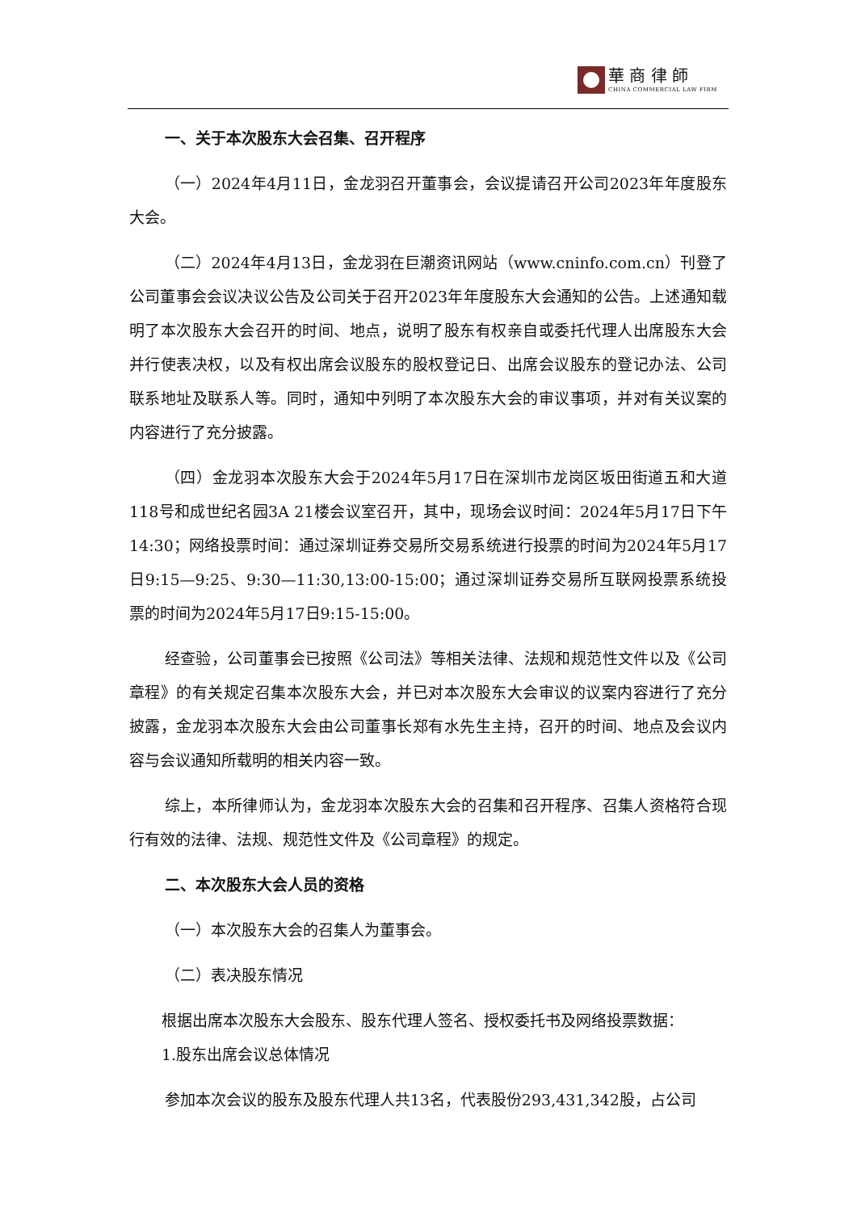華 商 律 師
CHINA COMMERCIAL LAW FIRM
一、关于本次股东大会召集、召开程序
（一）2024年4月11日，金龙羽召开董事会，会议提请召开公司2023年年度股东大会。
（二）2024年4月13日，金龙羽在巨潮资讯网站（www.cninfo.com.cn）刊登了公司董事会会议决议公告及公司关于召开2023年年度股东大会通知的公告。上述通知载明了本次股东大会召开的时间、地点，说明了股东有权亲自或委托代理人出席股东大会并行使表决权，以及有权出席会议股东的股权登记日、出席会议股东的登记办法、公司联系地址及联系人等。同时，通知中列明了本次股东大会的审议事项，并对有关议案的内容进行了充分披露。
（四）金龙羽本次股东大会于2024年5月17日在深圳市龙岗区坂田街道五和大道118号和成世纪名园3A 21楼会议室召开，其中，现场会议时间：2024年5月17日下午14:30；网络投票时间：通过深圳证券交易所交易系统进行投票的时间为2024年5月17日9:15—9:25、9:30—11:30,13:00-15:00；通过深圳证券交易所互联网投票系统投票的时间为2024年5月17日9:15-15:00。
经查验，公司董事会已按照《公司法》等相关法律、法规和规范性文件以及《公司章程》的有关规定召集本次股东大会，并已对本次股东大会审议的议案内容进行了充分披露，金龙羽本次股东大会由公司董事长郑有水先生主持，召开的时间、地点及会议内容与会议通知所载明的相关内容一致。
综上，本所律师认为，金龙羽本次股东大会的召集和召开程序、召集人资格符合现行有效的法律、法规、规范性文件及《公司章程》的规定。
二、本次股东大会人员的资格
（一）本次股东大会的召集人为董事会。
（二）表决股东情况
根据出席本次股东大会股东、股东代理人签名、授权委托书及网络投票数据：
1.股东出席会议总体情况
参加本次会议的股东及股东代理人共13名，代表股份293,431,342股，占公司